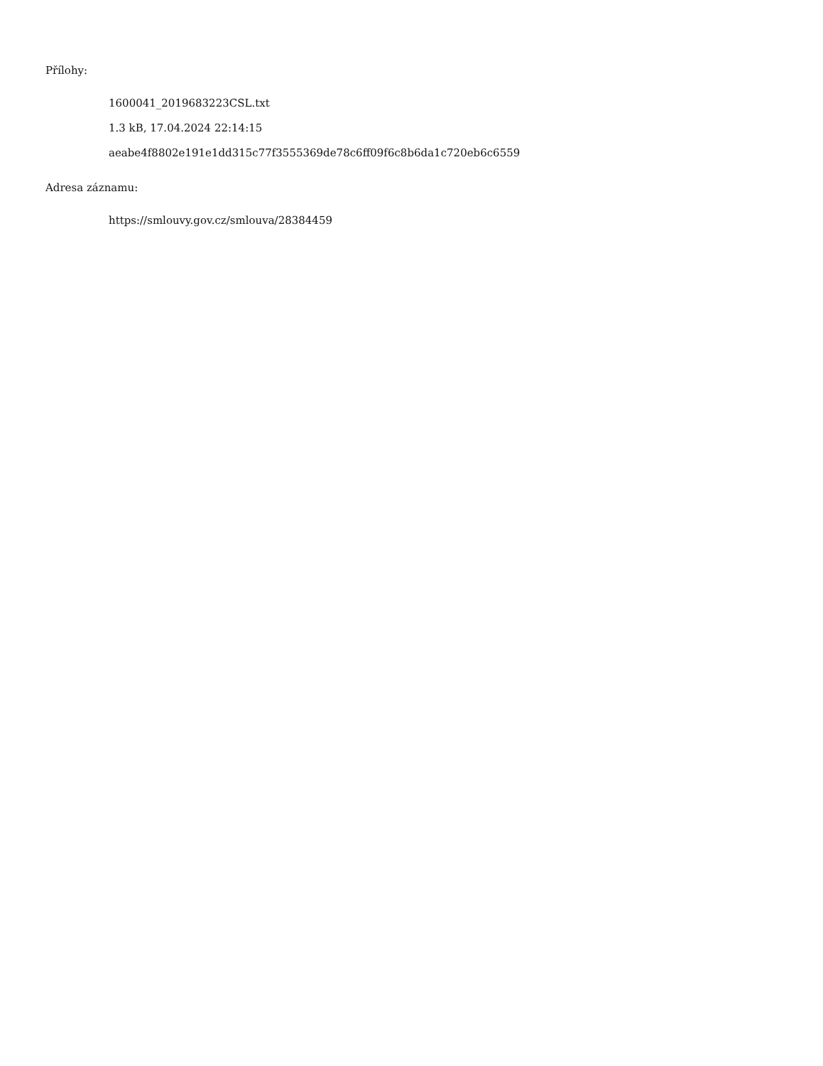Přílohy:
1600041_2019683223CSL.txt
1.3 kB, 17.04.2024 22:14:15
aeabe4f8802e191e1dd315c77f3555369de78c6ff09f6c8b6da1c720eb6c6559
Adresa záznamu:
https://smlouvy.gov.cz/smlouva/28384459